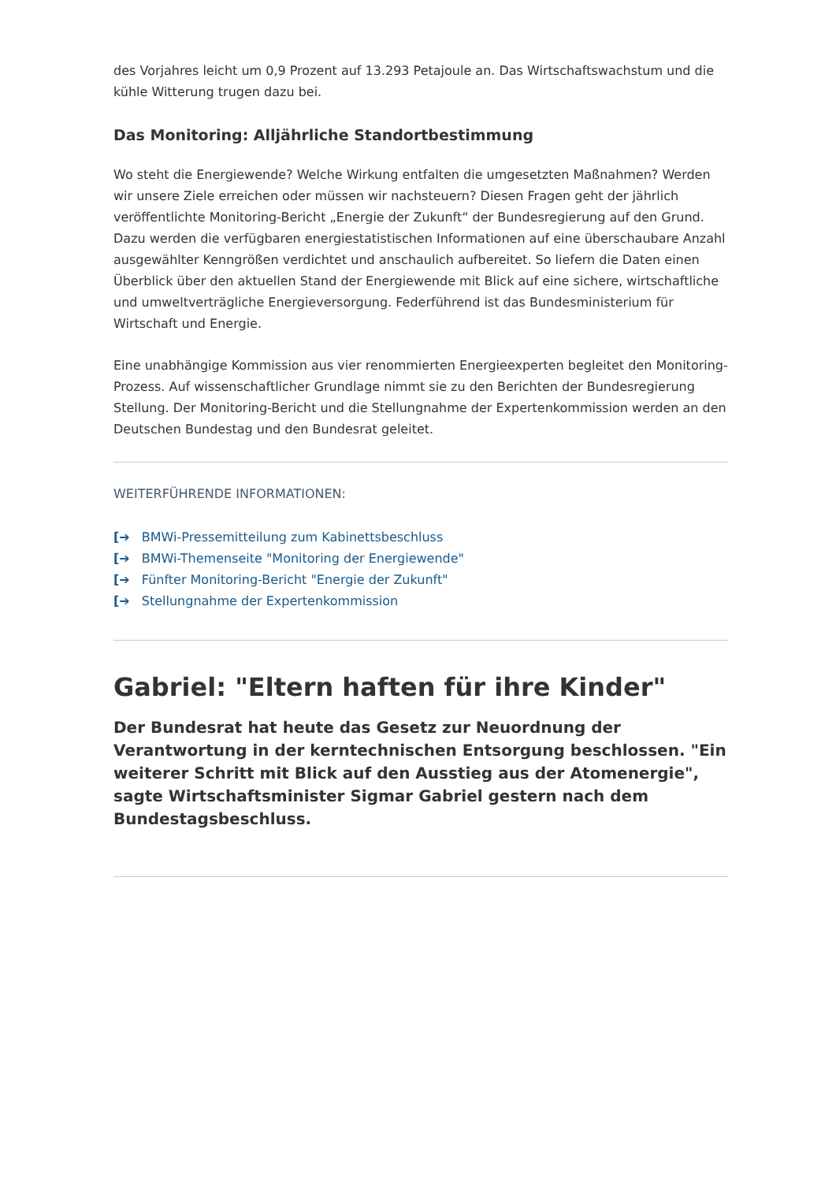des Vorjahres leicht um 0,9 Prozent auf 13.293 Petajoule an. Das Wirtschaftswachstum und die kühle Witterung trugen dazu bei.
Das Monitoring: Alljährliche Standortbestimmung
Wo steht die Energiewende? Welche Wirkung entfalten die umgesetzten Maßnahmen? Werden wir unsere Ziele erreichen oder müssen wir nachsteuern? Diesen Fragen geht der jährlich veröffentlichte Monitoring-Bericht „Energie der Zukunft“ der Bundesregierung auf den Grund. Dazu werden die verfügbaren energiestatistischen Informationen auf eine überschaubare Anzahl ausgewählter Kenngrößen verdichtet und anschaulich aufbereitet. So liefern die Daten einen Überblick über den aktuellen Stand der Energiewende mit Blick auf eine sichere, wirtschaftliche und umweltverträgliche Energieversorgung. Federführend ist das Bundesministerium für Wirtschaft und Energie.
Eine unabhängige Kommission aus vier renommierten Energieexperten begleitet den Monitoring-Prozess. Auf wissenschaftlicher Grundlage nimmt sie zu den Berichten der Bundesregierung Stellung. Der Monitoring-Bericht und die Stellungnahme der Expertenkommission werden an den Deutschen Bundestag und den Bundesrat geleitet.
WEITERFÜHRENDE INFORMATIONEN:
[➔ BMWi-Pressemitteilung zum Kabinettsbeschluss
[➔ BMWi-Themenseite "Monitoring der Energiewende"
[➔ Fünfter Monitoring-Bericht "Energie der Zukunft"
[➔ Stellungnahme der Expertenkommission
Gabriel: "Eltern haften für ihre Kinder"
Der Bundesrat hat heute das Gesetz zur Neuordnung der Verantwortung in der kerntechnischen Entsorgung beschlossen. "Ein weiterer Schritt mit Blick auf den Ausstieg aus der Atomenergie", sagte Wirtschaftsminister Sigmar Gabriel gestern nach dem Bundestagsbeschluss.